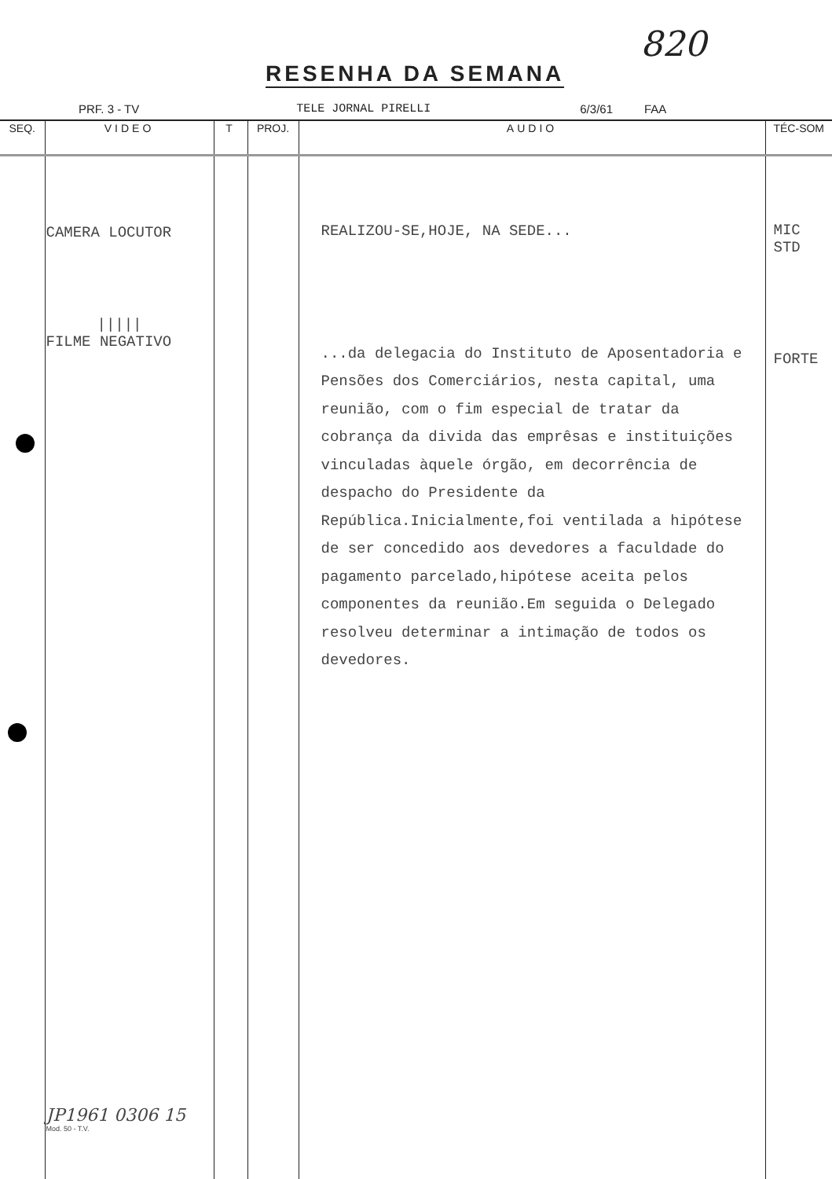820
RESENHA DA SEMANA
PRF. 3 - TV TELE JORNAL PIRELLI 6/3/61 FAA
| SEQ. | VIDEO | T | PROJ. | AUDIO | TÉC-SOM |
| --- | --- | --- | --- | --- | --- |
| | CAMERA LOCUTOR ///// FILME NEGATIVO JP1961 0306 15 Mod. 50 - T.V. | | | REALIZOU-SE,HOJE, NA SEDE... ...da delegacia do Instituto de Aposentadoria e Pensões dos Comerciários, nesta capital, uma reunião, com o fim especial de tratar da cobrança da divida das emprêsas e instituições vinculadas àquele órgão, em decorrência de despacho do Presidente da República.Inicialmente,foi ventilada a hipótese de ser concedido aos devedores a faculdade do pagamento parcelado,hipótese aceita pelos componentes da reunião.Em seguida o Delegado resolveu determinar a intimação de todos os devedores. | MIC STD FORTE |